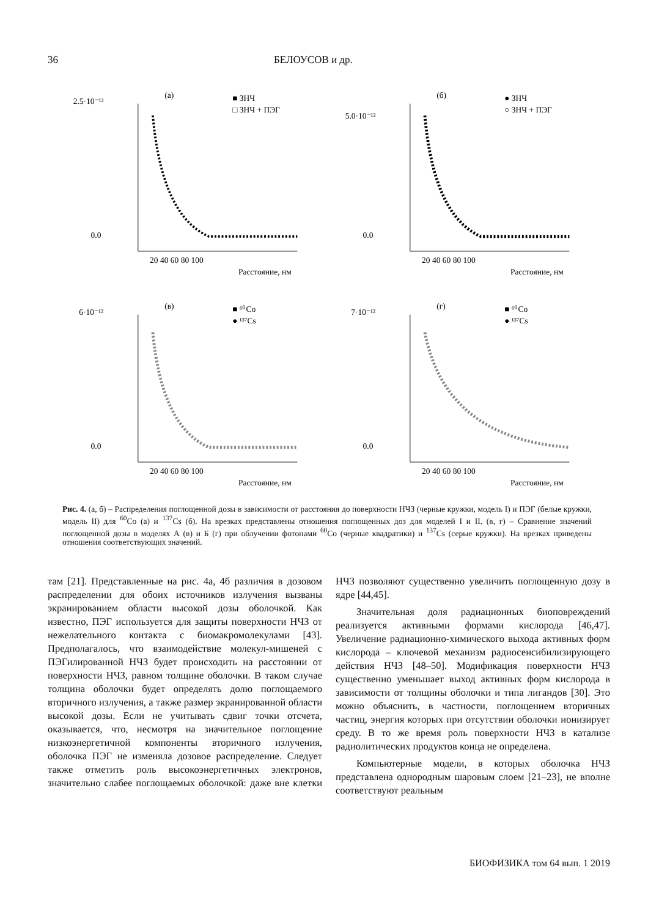36 БЕЛОУСОВ и др.
(а)
■ ЗНЧ
□ ЗНЧ + ПЭГ
2.5·10⁻¹²
0.0
20 40 60 80 100
Расстояние, нм
(б)
● ЗНЧ
○ ЗНЧ + ПЭГ
5.0·10⁻¹²
0.0
20 40 60 80 100
Расстояние, нм
(в)
■ ⁶⁰Co
● ¹³⁷Cs
6·10⁻¹²
0.0
20 40 60 80 100
Расстояние, нм
(г)
■ ⁶⁰Co
● ¹³⁷Cs
7·10⁻¹²
0.0
20 40 60 80 100
Расстояние, нм
Рис. 4. (а, б) – Распределения поглощенной дозы в зависимости от расстояния до поверхности НЧЗ (черные кружки, модель I) и ПЭГ (белые кружки, модель II) для <sup>60</sup>Co (а) и <sup>137</sup>Cs (б). На врезках представлены отношения поглощенных доз для моделей I и II. (в, г) – Сравнение значений поглощенной дозы в моделях А (в) и Б (г) при облучении фотонами <sup>60</sup>Co (черные квадратики) и <sup>137</sup>Cs (серые кружки). На врезках приведены отношения соответствующих значений.
там [21]. Представленные на рис. 4а, 4б различия в дозовом распределении для обоих источников излучения вызваны экранированием области высокой дозы оболочкой. Как известно, ПЭГ используется для защиты поверхности НЧЗ от нежелательного контакта с биомакромолекулами [43]. Предполагалось, что взаимодействие молекул-мишеней с ПЭГилированной НЧЗ будет происходить на расстоянии от поверхности НЧЗ, равном толщине оболочки. В таком случае толщина оболочки будет определять долю поглощаемого вторичного излучения, а также размер экранированной области высокой дозы. Если не учитывать сдвиг точки отсчета, оказывается, что, несмотря на значительное поглощение низкоэнергетичной компоненты вторичного излучения, оболочка ПЭГ не изменяла дозовое распределение. Следует также отметить роль высокоэнергетичных электронов, значительно слабее поглощаемых оболочкой: даже вне клетки НЧЗ позволяют существенно увеличить поглощенную дозу в ядре [44,45].
Значительная доля радиационных биоповреждений реализуется активными формами кислорода [46,47]. Увеличение радиационно-химического выхода активных форм кислорода – ключевой механизм радиосенсибилизирующего действия НЧЗ [48–50]. Модификация поверхности НЧЗ существенно уменьшает выход активных форм кислорода в зависимости от толщины оболочки и типа лигандов [30]. Это можно объяснить, в частности, поглощением вторичных частиц, энергия которых при отсутствии оболочки ионизирует среду. В то же время роль поверхности НЧЗ в катализе радиолитических продуктов конца не определена.
Компьютерные модели, в которых оболочка НЧЗ представлена однородным шаровым слоем [21–23], не вполне соответствуют реальным
БИОФИЗИКА том 64 вып. 1 2019